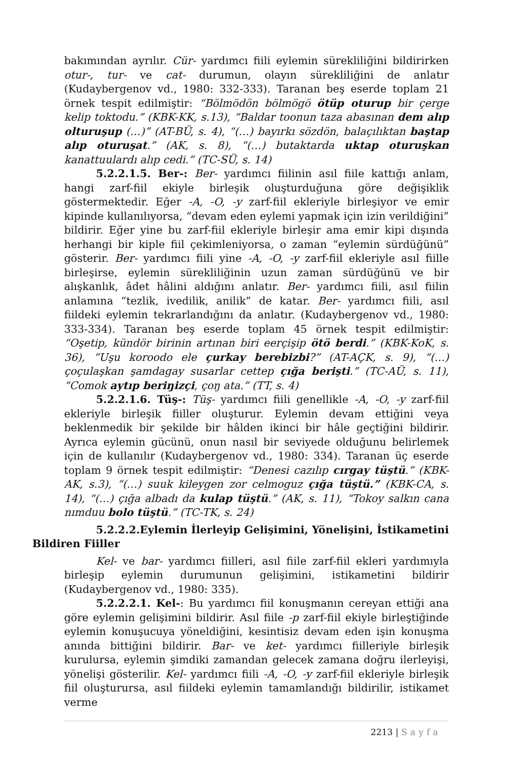bakımından ayrılır. Cür- yardımcı fiili eylemin sürekliliğini bildirirken otur-, tur- ve cat- durumun, olayın sürekliliğini de anlatır (Kudaybergenov vd., 1980: 332-333). Taranan beş eserde toplam 21 örnek tespit edilmiştir: “Bölmödön bölmögö ötüp oturup bir çerge kelip toktodu.” (KBK-KK, s.13), “Baldar toonun taza abasınan dem alıp olturuşup (…)” (AT-BÜ, s. 4), “(…) bayırkı sözdön, balaçılıktan baştap alıp oturuşat.” (AK, s. 8), “(…) butaktarda uktap oturuşkan kanattuulardı alıp cedi.” (TC-SÜ, s. 14)
5.2.2.1.5. Ber-: Ber- yardımcı fiilinin asıl fiile kattığı anlam, hangi zarf-fiil ekiyle birleşik oluşturduğuna göre değişiklik göstermektedir. Eğer -A, -O, -y zarf-fiil ekleriyle birleşiyor ve emir kipinde kullanılıyorsa, “devam eden eylemi yapmak için izin verildiğini” bildirir. Eğer yine bu zarf-fiil ekleriyle birleşir ama emir kipi dışında herhangi bir kiple fiil çekimleniyorsa, o zaman “eylemin sürdüğünü” gösterir. Ber- yardımcı fiili yine -A, -O, -y zarf-fiil ekleriyle asıl fiille birleşirse, eylemin sürekliliğinin uzun zaman sürdüğünü ve bir alışkanlık, âdet hâlini aldığını anlatır. Ber- yardımcı fiili, asıl fiilin anlamına “tezlik, ivedilik, anilik” de katar. Ber- yardımcı fiili, asıl fiildeki eylemin tekrarlandığını da anlatır. (Kudaybergenov vd., 1980: 333-334). Taranan beş eserde toplam 45 örnek tespit edilmiştir: “Oşetip, kündör birinin artınan biri eerçişip ötö berdi.” (KBK-KoK, s. 36), “Uşu koroodo ele çurkay berebizbi?” (AT-AÇK, s. 9), “(…) çoçulaşkan şamdagay susarlar cettep çığa berişti.” (TC-AÜ, s. 11), “Comok aytıp beriŋizçi, çoŋ ata.” (TT, s. 4)
5.2.2.1.6. Tüş-: Tüş- yardımcı fiili genellikle -A, -O, -y zarf-fiil ekleriyle birleşik fiiller oluşturur. Eylemin devam ettiğini veya beklenmedik bir şekilde bir hâlden ikinci bir hâle geçtiğini bildirir. Ayrıca eylemin gücünü, onun nasıl bir seviyede olduğunu belirlemek için de kullanılır (Kudaybergenov vd., 1980: 334). Taranan üç eserde toplam 9 örnek tespit edilmiştir: “Denesi cazılıp cırgay tüştü.” (KBK-AK, s.3), “(…) suuk kileygen zor celmoguz çığa tüştü.” (KBK-CA, s. 14), “(…) çığa albadı da kulap tüştü.” (AK, s. 11), “Tokoy salkın cana nımduu bolo tüştü.” (TC-TK, s. 24)
5.2.2.2.Eylemin İlerleyip Gelişimini, Yönelişini, İstikametini Bildiren Fiiller
Kel- ve bar- yardımcı fiilleri, asıl fiile zarf-fiil ekleri yardımıyla birleşip eylemin durumunun gelişimini, istikametini bildirir (Kudaybergenov vd., 1980: 335).
5.2.2.2.1. Kel-: Bu yardımcı fiil konuşmanın cereyan ettiği ana göre eylemin gelişimini bildirir. Asıl fiile -p zarf-fiil ekiyle birleştiğinde eylemin konuşucuya yöneldiğini, kesintisiz devam eden işin konuşma anında bittiğini bildirir. Bar- ve ket- yardımcı fiilleriyle birleşik kurulursa, eylemin şimdiki zamandan gelecek zamana doğru ilerleyişi, yönelişi gösterilir. Kel- yardımcı fiili -A, -O, -y zarf-fiil ekleriyle birleşik fiil oluşturursa, asıl fiildeki eylemin tamamlandığı bildirilir, istikamet verme
2213 | Sayfa